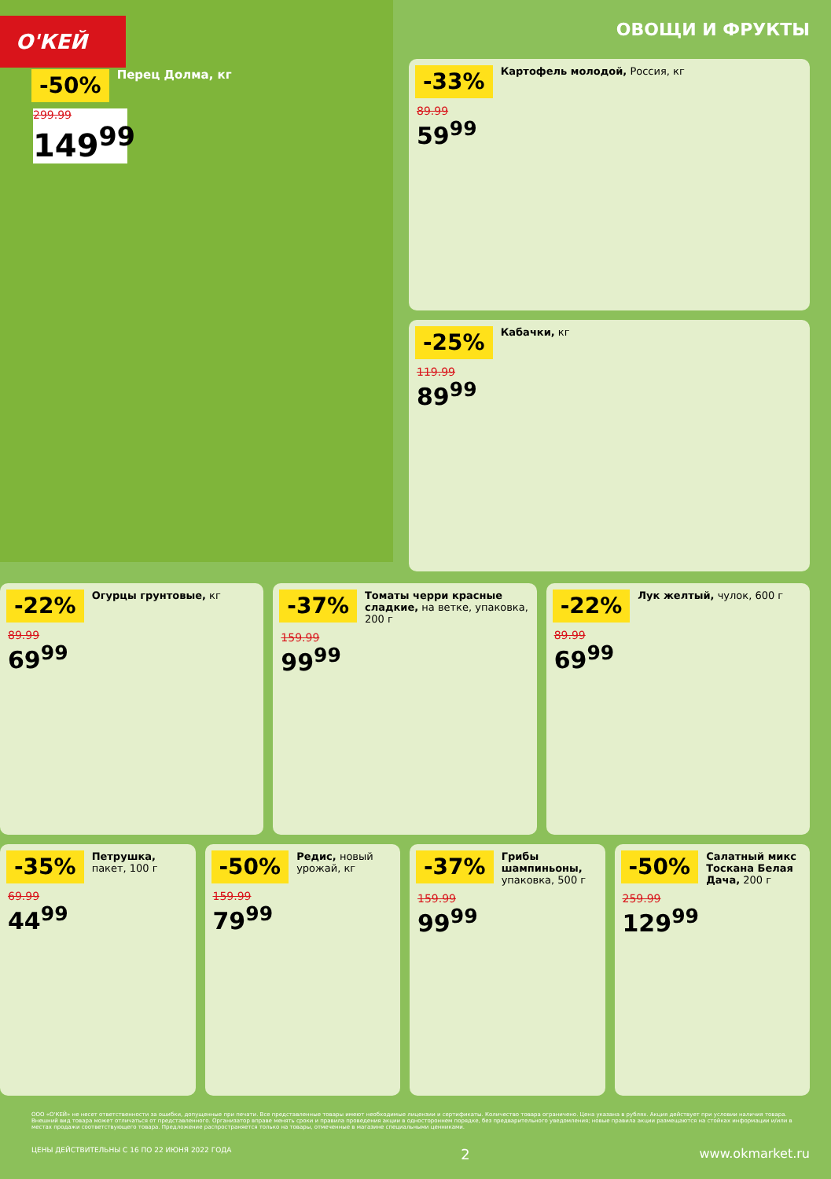О'КЕЙ
-50%
Перец Долма, кг
299.99
149<sup>99</sup>
ОВОЩИ И ФРУКТЫ
-33%
Картофель молодой, Россия, кг
89.99
59<sup>99</sup>
-25%
Кабачки, кг
119.99
89<sup>99</sup>
-22%
Огурцы грунтовые, кг
89.99
69<sup>99</sup>
-37%
Томаты черри красные сладкие, на ветке, упаковка, 200 г
159.99
99<sup>99</sup>
-22%
Лук желтый, чулок, 600 г
89.99
69<sup>99</sup>
-35%
Петрушка, пакет, 100 г
69.99
44<sup>99</sup>
-50%
Редис, новый урожай, кг
159.99
79<sup>99</sup>
-37%
Грибы шампиньоны, упаковка, 500 г
159.99
99<sup>99</sup>
-50%
Салатный микс Тоскана Белая Дача, 200 г
259.99
129<sup>99</sup>
ООО «О'КЕЙ» не несет ответственности за ошибки, допущенные при печати. Все представленные товары имеют необходимые лицензии и сертификаты. Количество товара ограничено. Цена указана в рублях. Акция действует при условии наличия товара. Внешний вид товара может отличаться от представленного. Организатор вправе менять сроки и правила проведения акции в одностороннем порядке, без предварительного уведомления; новые правила акции размещаются на стойках информации и/или в местах продажи соответствующего товара. Предложение распространяется только на товары, отмеченные в магазине специальными ценниками.
ЦЕНЫ ДЕЙСТВИТЕЛЬНЫ С 16 ПО 22 ИЮНЯ 2022 ГОДА 2 www.okmarket.ru